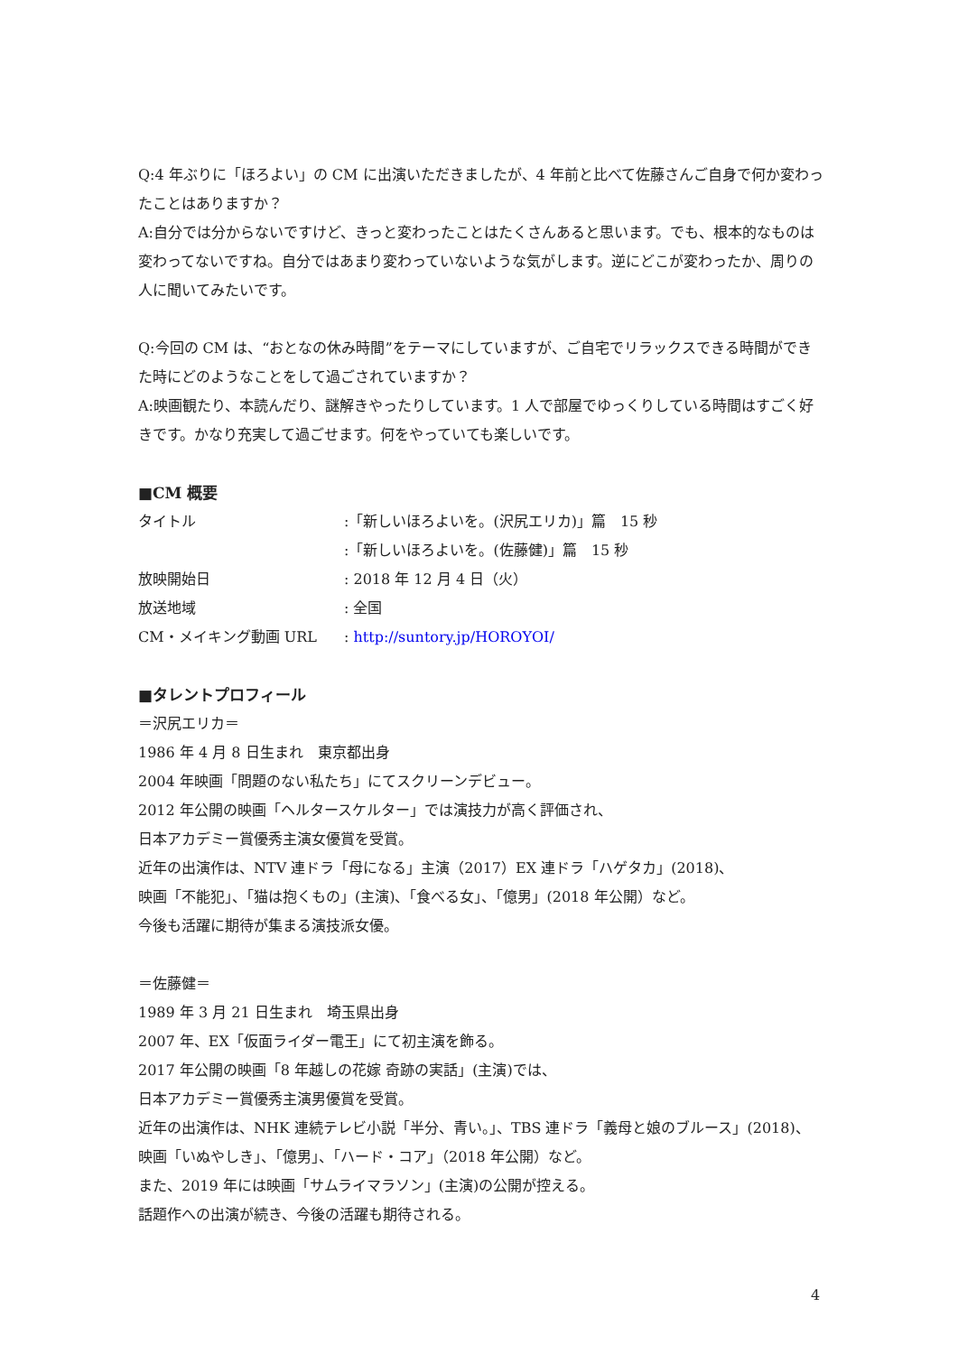Q:4 年ぶりに「ほろよい」の CM に出演いただきましたが、4 年前と比べて佐藤さんご自身で何か変わったことはありますか？
A:自分では分からないですけど、きっと変わったことはたくさんあると思います。でも、根本的なものは変わってないですね。自分ではあまり変わっていないような気がします。逆にどこが変わったか、周りの人に聞いてみたいです。
Q:今回の CM は、“おとなの休み時間”をテーマにしていますが、ご自宅でリラックスできる時間ができた時にどのようなことをして過ごされていますか？
A:映画観たり、本読んだり、謎解きやったりしています。1 人で部屋でゆっくりしている時間はすごく好きです。かなり充実して過ごせます。何をやっていても楽しいです。
■CM 概要
タイトル:「新しいほろよいを。(沢尻エリカ)」篇　15 秒
:「新しいほろよいを。(佐藤健)」篇　15 秒
放映開始日: 2018 年 12 月 4 日（火）
放送地域: 全国
CM・メイキング動画 URL: http://suntory.jp/HOROYOI/
■タレントプロフィール
＝沢尻エリカ＝
1986 年 4 月 8 日生まれ　東京都出身
2004 年映画「問題のない私たち」にてスクリーンデビュー。
2012 年公開の映画「ヘルタースケルター」では演技力が高く評価され、
日本アカデミー賞優秀主演女優賞を受賞。
近年の出演作は、NTV 連ドラ「母になる」主演（2017）EX 連ドラ「ハゲタカ」(2018)、
映画「不能犯」、「猫は抱くもの」(主演)、「食べる女」、「億男」(2018 年公開）など。
今後も活躍に期待が集まる演技派女優。
＝佐藤健＝
1989 年 3 月 21 日生まれ　埼玉県出身
2007 年、EX「仮面ライダー電王」にて初主演を飾る。
2017 年公開の映画「8 年越しの花嫁 奇跡の実話」(主演)では、
日本アカデミー賞優秀主演男優賞を受賞。
近年の出演作は、NHK 連続テレビ小説「半分、青い。」、TBS 連ドラ「義母と娘のブルース」(2018)、
映画「いぬやしき」、「億男」、「ハード・コア」（2018 年公開）など。
また、2019 年には映画「サムライマラソン」(主演)の公開が控える。
話題作への出演が続き、今後の活躍も期待される。
4